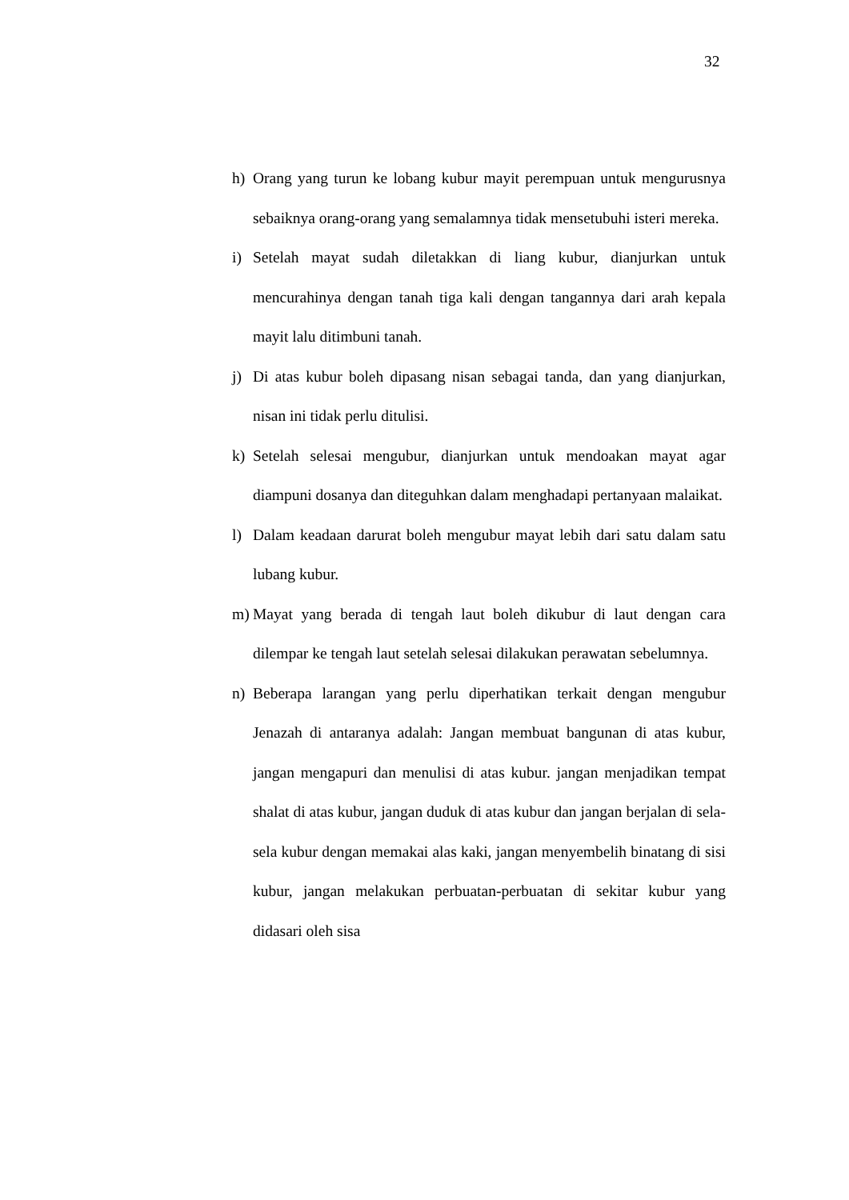32
h) Orang yang turun ke lobang kubur mayit perempuan untuk mengurusnya sebaiknya orang-orang yang semalamnya tidak mensetubuhi isteri mereka.
i) Setelah mayat sudah diletakkan di liang kubur, dianjurkan untuk mencurahinya dengan tanah tiga kali dengan tangannya dari arah kepala mayit lalu ditimbuni tanah.
j) Di atas kubur boleh dipasang nisan sebagai tanda, dan yang dianjurkan, nisan ini tidak perlu ditulisi.
k) Setelah selesai mengubur, dianjurkan untuk mendoakan mayat agar diampuni dosanya dan diteguhkan dalam menghadapi pertanyaan malaikat.
l) Dalam keadaan darurat boleh mengubur mayat lebih dari satu dalam satu lubang kubur.
m) Mayat yang berada di tengah laut boleh dikubur di laut dengan cara dilempar ke tengah laut setelah selesai dilakukan perawatan sebelumnya.
n) Beberapa larangan yang perlu diperhatikan terkait dengan mengubur Jenazah di antaranya adalah: Jangan membuat bangunan di atas kubur, jangan mengapuri dan menulisi di atas kubur. jangan menjadikan tempat shalat di atas kubur, jangan duduk di atas kubur dan jangan berjalan di sela-sela kubur dengan memakai alas kaki, jangan menyembelih binatang di sisi kubur, jangan melakukan perbuatan-perbuatan di sekitar kubur yang didasari oleh sisa